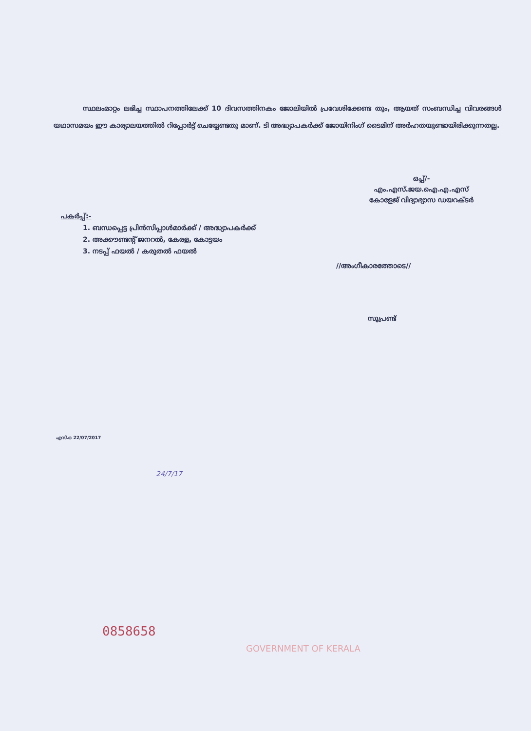സ്ഥലംമാറ്റം ലഭിച്ച സ്ഥാപനത്തിലേക്ക് 10 ദിവസത്തിനകം ജോലിയിൽ പ്രവേശിക്കേണ്ട തും, ആയത് സംബന്ധിച്ച വിവരങ്ങൾ യഥാസമയം ഈ കാര്യാലയത്തിൽ റിപ്പോർട്ട് ചെയ്യേണ്ടതു മാണ്. ടി അദ്ധ്യാപകർക്ക് ജോയിനിംഗ് ടൈമിന് അർഹതയുണ്ടായിരിക്കുന്നതല്ല.
ഒപ്പ്/-
എം.എസ്.ജയ.ഐ.എ.എസ്
കോളേജ് വിദ്യാഭ്യാസ ഡയറക്ടർ
പകർപ്പ്:-
1. ബന്ധപ്പെട്ട പ്രിൻസിപ്പാൾമാർക്ക് / അദ്ധ്യാപകർക്ക്
2. അക്കൗണ്ടന്റ് ജനറൽ, കേരള, കോട്ടയം
3. നടപ്പ് ഫയൽ / കരുതൽ ഫയൽ
//അംഗീകാരത്തോടെ//
സൂപ്രണ്ട്
എസ്.ഒ 22/07/2017
24/7/17
0858658
GOVERNMENT OF KERALA